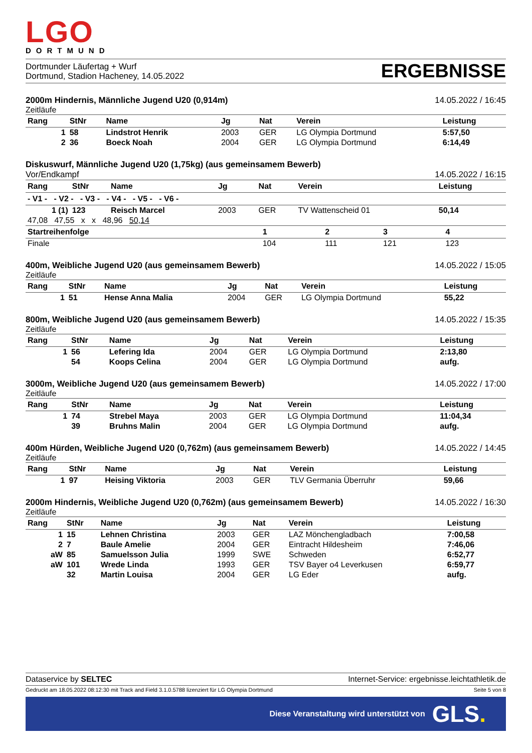LGO
DORTMUND
Dortmunder Läufertag + Wurf
Dortmund, Stadion Hacheney, 14.05.2022
ERGEBNISSE
2000m Hindernis, Männliche Jugend U20 (0,914m) 14.05.2022 / 16:45
Zeitläufe
| Rang | StNr | Name | Jg | Nat | Verein | Leistung |
| --- | --- | --- | --- | --- | --- | --- |
| 1 | 58 | Lindstrot Henrik | 2003 | GER | LG Olympia Dortmund | 5:57,50 |
| 2 | 36 | Boeck Noah | 2004 | GER | LG Olympia Dortmund | 6:14,49 |
Diskuswurf, Männliche Jugend U20 (1,75kg) (aus gemeinsamem Bewerb)
Vor/Endkampf 14.05.2022 / 16:15
| Rang | StNr | Name | Jg | Nat | Verein | Leistung |
| --- | --- | --- | --- | --- | --- | --- |
| - V1 - - V2 - - V3 - - V4 - - V5 - - V6 - | | | | | | |
| 1 (1) | 123 | Reisch Marcel | 2003 | GER | TV Wattenscheid 01 | 50,14 |
| 47,08 47,55 x x 48,96 50,14 | | | | | | |
| Startreihenfolge | 1 | 2 | 3 | 4 |
| --- | --- | --- | --- | --- |
| Finale | 104 | 111 | 121 | 123 |
400m, Weibliche Jugend U20 (aus gemeinsamem Bewerb) 14.05.2022 / 15:05
Zeitläufe
| Rang | StNr | Name | Jg | Nat | Verein | Leistung |
| --- | --- | --- | --- | --- | --- | --- |
| 1 | 51 | Hense Anna Malia | 2004 | GER | LG Olympia Dortmund | 55,22 |
800m, Weibliche Jugend U20 (aus gemeinsamem Bewerb) 14.05.2022 / 15:35
Zeitläufe
| Rang | StNr | Name | Jg | Nat | Verein | Leistung |
| --- | --- | --- | --- | --- | --- | --- |
| 1 | 56 | Lefering Ida | 2004 | GER | LG Olympia Dortmund | 2:13,80 |
| | 54 | Koops Celina | 2004 | GER | LG Olympia Dortmund | aufg. |
3000m, Weibliche Jugend U20 (aus gemeinsamem Bewerb) 14.05.2022 / 17:00
Zeitläufe
| Rang | StNr | Name | Jg | Nat | Verein | Leistung |
| --- | --- | --- | --- | --- | --- | --- |
| 1 | 74 | Strebel Maya | 2003 | GER | LG Olympia Dortmund | 11:04,34 |
| | 39 | Bruhns Malin | 2004 | GER | LG Olympia Dortmund | aufg. |
400m Hürden, Weibliche Jugend U20 (0,762m) (aus gemeinsamem Bewerb) 14.05.2022 / 14:45
Zeitläufe
| Rang | StNr | Name | Jg | Nat | Verein | Leistung |
| --- | --- | --- | --- | --- | --- | --- |
| 1 | 97 | Heising Viktoria | 2003 | GER | TLV Germania Überruhr | 59,66 |
2000m Hindernis, Weibliche Jugend U20 (0,762m) (aus gemeinsamem Bewerb) 14.05.2022 / 16:30
Zeitläufe
| Rang | StNr | Name | Jg | Nat | Verein | Leistung |
| --- | --- | --- | --- | --- | --- | --- |
| 1 | 15 | Lehnen Christina | 2003 | GER | LAZ Mönchengladbach | 7:00,58 |
| 2 | 7 | Baule Amelie | 2004 | GER | Eintracht Hildesheim | 7:46,06 |
| aW | 85 | Samuelsson Julia | 1999 | SWE | Schweden | 6:52,77 |
| aW | 101 | Wrede Linda | 1993 | GER | TSV Bayer o4 Leverkusen | 6:59,77 |
| | 32 | Martin Louisa | 2004 | GER | LG Eder | aufg. |
Dataservice by SELTEC Internet-Service: ergebnisse.leichtathletik.de
Gedruckt am 18.05.2022 08:12:30 mit Track and Field 3.1.0.5788 lizenziert für LG Olympia Dortmund Seite 5 von 8
Diese Veranstaltung wird unterstützt von GLS.